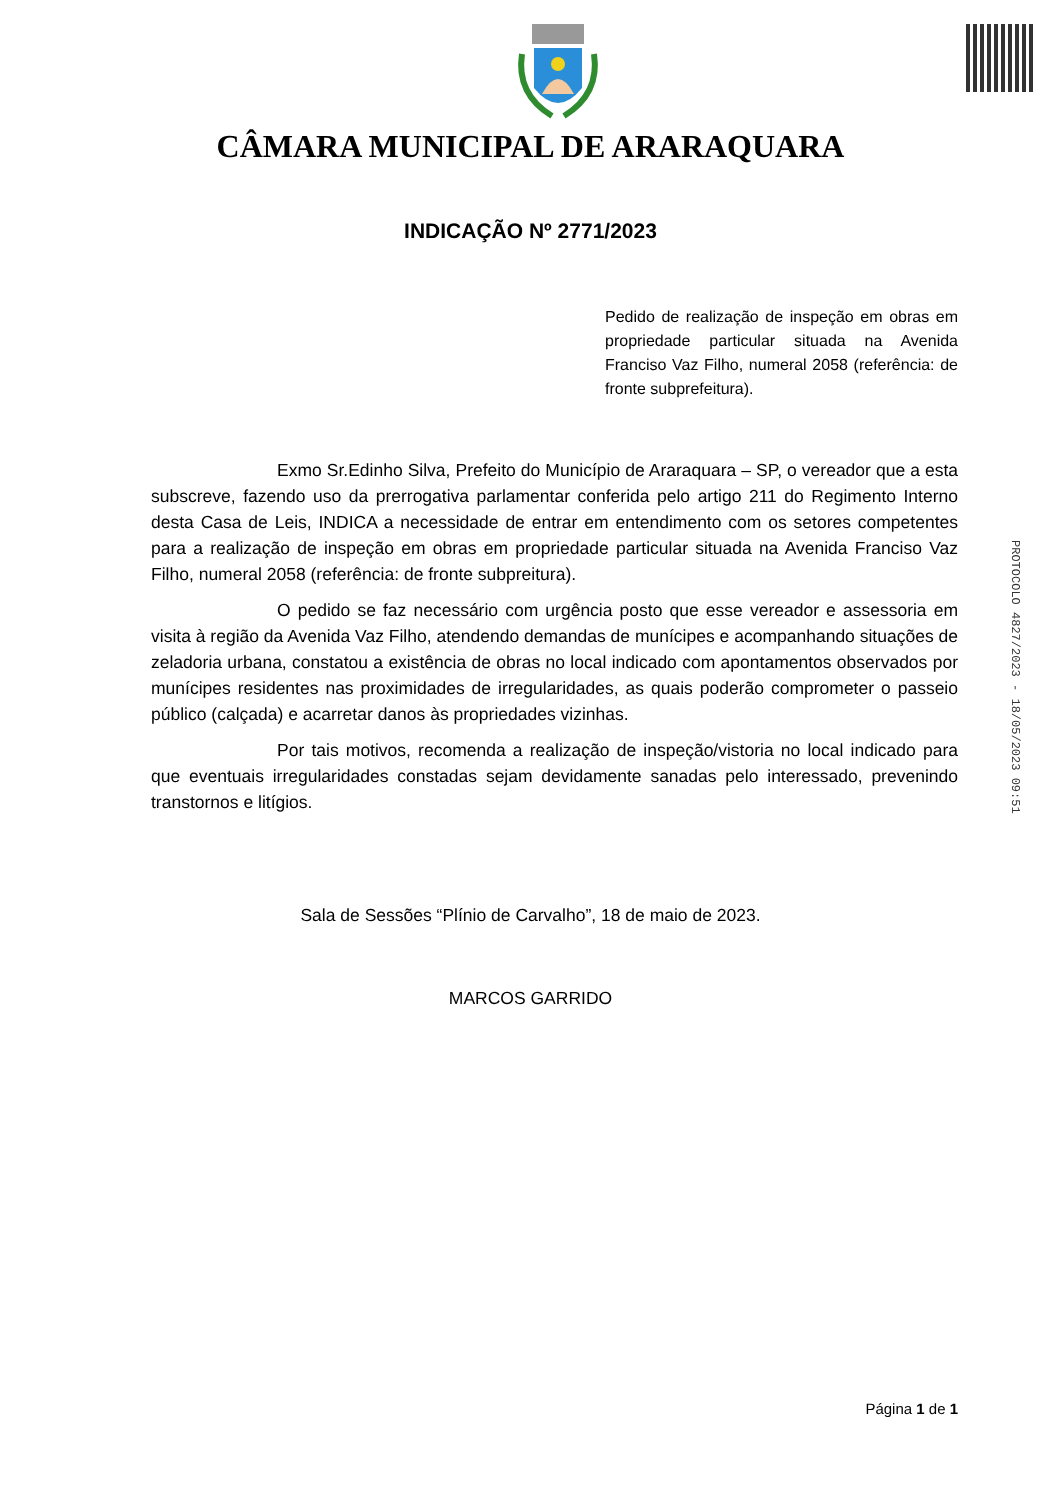CÂMARA MUNICIPAL DE ARARAQUARA
INDICAÇÃO Nº 2771/2023
Pedido de realização de inspeção em obras em propriedade particular situada na Avenida Franciso Vaz Filho, numeral 2058 (referência: de fronte subprefeitura).
Exmo Sr.Edinho Silva, Prefeito do Município de Araraquara – SP, o vereador que a esta subscreve, fazendo uso da prerrogativa parlamentar conferida pelo artigo 211 do Regimento Interno desta Casa de Leis, INDICA a necessidade de entrar em entendimento com os setores competentes para a realização de inspeção em obras em propriedade particular situada na Avenida Franciso Vaz Filho, numeral 2058 (referência: de fronte subpreitura).
O pedido se faz necessário com urgência posto que esse vereador e assessoria em visita à região da Avenida Vaz Filho, atendendo demandas de munícipes e acompanhando situações de zeladoria urbana, constatou a existência de obras no local indicado com apontamentos observados por munícipes residentes nas proximidades de irregularidades, as quais poderão comprometer o passeio público (calçada) e acarretar danos às propriedades vizinhas.
Por tais motivos, recomenda a realização de inspeção/vistoria no local indicado para que eventuais irregularidades constadas sejam devidamente sanadas pelo interessado, prevenindo transtornos e litígios.
Sala de Sessões “Plínio de Carvalho”, 18 de maio de 2023.
MARCOS GARRIDO
PROTOCOLO 4827/2023 - 18/05/2023 09:51
Página 1 de 1